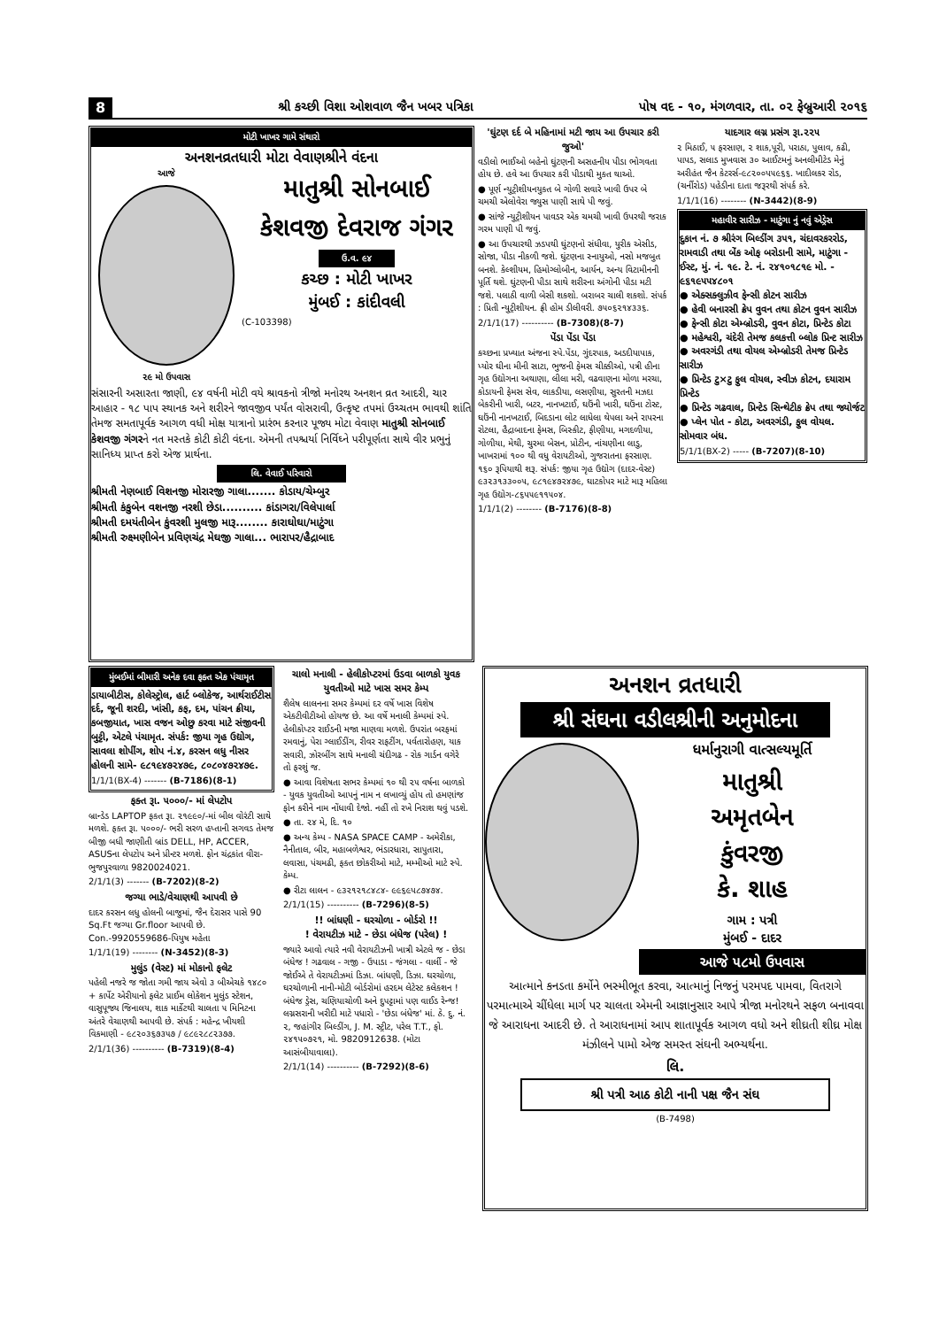8 શ્રી કચ્છી વિશા ઓશવાળ જૈન ખબર પત્રિકા પોષ વદ - ૧૦, મંગળવાર, તા. ૦૨ ફેબ્રુઆરી ૨૦૧૬
મોટી ખાખર ગામે સંથારો
અનશનવ્રતધારી મોટા વેવાણશ્રીને વંદના
આજે
૨૯ મો ઉપવાસ
માતુશ્રી સોનબાઈ
કેશવજી દેવરાજ ગંગર
ઉ.વ. ૯૪
કચ્છ : મોટી ખાખર
મુંબઈ : કાંદીવલી
(C-103398)
સંસારની અસારતા જાણી, ૯૪ વર્ષની મોટી વયે શ્રાવકનો ત્રીજો મનોરથ અનશન વ્રત આદરી, ચાર આહાર - ૧૮ પાપ સ્થાનક અને શરીરને જાવજીવ પર્યંત વોસરાવી, ઉત્કૃષ્ટ તપમાં ઉચ્ચતમ ભાવથી શાંતિ તેમજ સમતાપૂર્વક આગળ વધી મોક્ષ યાત્રાનો પ્રારંભ કરનાર પૂજ્ય મોટા વેવાણ માતુશ્રી સોનબાઈ કેશવજી ગંગરને નત મસ્તકે કોટી કોટી વંદના. એમની તપશ્ચર્યા નિર્વિઘ્ને પરીપૂર્ણતા સાથે વીર પ્રભુનું સાનિધ્ય પ્રાપ્ત કરો એજ પ્રાર્થના.
લિ. વેવાઈ પરિવારો
શ્રીમતી નેણબાઈ વિશનજી મોરારજી ગાલા....... કોડાય/ચેમ્બુર
શ્રીમતી કંકુબેન વશનજી નરશી છેડા.......... કાંડાગરા/વિલેપાર્લા
શ્રીમતી દમયંતીબેન કુંવરશી મુલજી મારૂ........ કારાઘોઘા/માટુંગા
શ્રીમતી રુક્ષ્મણીબેન પ્રવિણચંદ્ર મેઘજી ગાલા... ભારાપર/હૈદ્રાબાદ
'ઘુંટણ દર્દ બે મહિનામાં મટી જાય આ ઉપચાર કરી જુઓ'
વડીલો ભાઈઓ બહેનો ઘુંટણની અસહનીય પીડા ભોગવતા હોય છે. હવે આ ઉપચાર કરી પીડાથી મુક્ત થાઓ.
● પૂર્ણ ન્યુટ્રીશીયનયુક્ત બે ગોળી સવારે ખાવી ઉપર બે ચમચી એલોવેરા જ્યુસ પાણી સાથે પી જવું.
● સાંજે ન્યુટ્રીશીયન પાવડર એક ચમચી ખાવી ઉપરથી જરાક ગરમ પાણી પી જવું.
● આ ઉપચારથી ઝડપથી ઘુંટણનો સંધીવા, યુરીક એસીડ, સોજા, પીડા નીકળી જશે. ઘુંટણના સ્નાયુઓ, નસો મજબુત બનશે. કેલ્શીયમ, હિમોગ્લોબીન, આર્યન, અન્ય વિટામીનની પૂર્તિ થશે. ઘુંટણની પીડા સાથે શરીરના અંગોની પીડા મટી જશે. પલાઠી વાળી બેસી શકશો. બરાબર ચાલી શકશો. સંપર્ક : પ્રિતી ન્યુટ્રીશીયન. ફ્રી હોમ ડીલીવરી. ૭૫૦૬૨૧૪૩૩૬.
2/1/1(17) ---------- (B-7308)(8-7)
પેંડા પેંડા પેંડા
કચ્છના પ્રખ્યાત અંજના સ્પે.પેંડા, ગુંદરપાક, અડદીયાપાક, પ્યોર ઘીના મીની સાટા, ભુજની ફેમસ ચીક્કીઓ, પત્રી હીના ગૃહ ઉદ્યોગના અથાણા, લીલા મરી, વઢવાણના મોળા મરચા, કોડાયની ફેમસ સેવ, લાકડીયા, લસણીયા, સુરતની મઝદા બેકરીની ખારી, બટર, નાનખટાઈ, ઘઉંની ખારી, ઘઉંના ટોસ્ટ, ઘઉંની નાનખટાઈ, બિદડાના લોટ લાધેલા થેપલા અને રાપરના રોટલા, હૈદ્રાબાદના ફેમસ, બિસ્કીટ, ફીણીયા, મગદળીયા, ગોળીયા, મેથી, ચુરમા બેસન, પ્રોટીન, નાંચણીના લાડુ, ખાખરામાં ૧૦૦ થી વધુ વેરાયટીઓ, ગુજરાતના ફરસાણ. ૧૬૦ રૂપિયાથી શરૂ. સંપર્ક: જીયા ગૃહ ઉદ્યોગ (દાદર-વેસ્ટ) ૯૩૨૩૧૩૩૦૦૫, ૯૮૧૯૪૭૨૪૭૯, ઘાટકોપર માટે મારૂ મહિલા ગૃહ ઉદ્યોગ-૮૬૫૫૯૧૧૫૦૪.
1/1/1(2) -------- (B-7176)(8-8)
યાદગાર લગ્ન પ્રસંગ રૂા.૨૨૫
૨ મિઠાઈ, ૫ ફરસાણ, ૨ શાક,પૂરી, પરાઠા, પુલાવ, કઢી, પાપડ, સલાડ મુખવાસ ૩૦ આઈટમનું અનલીમીટેડ મેનું અરીહંત જૈન કેટરર્સ-૯૮૨૦૦૫૫૯૬૬. ખાદીલકર રોડ, (ચર્નીરોડ) પહેડીના દાતા જરૂરથી સંપર્ક કરે.
1/1/1(16) -------- (N-3442)(8-9)
મહાવીર સારીઝ - માટુંગા નું નવું એડ્રેસ
દુકાન નં. ૭ શ્રીરંગ બિલ્ડીંગ ૩૫૧, ચંદાવરકરરોડ, રામવાડી તથા બેંક ઓફ બરોડાની સામે, માટુંગા - ઈસ્ટ, મું. નં. ૧૯. ટે. નં. ૨૪૧૦૧૮૧૯ મો. - ૯૬૧૯૫૫૪૮૦૧
● એક્સક્લુઝીવ ફેન્સી કોટન સારીઝ
● હેવી બનારસી ક્રેપ વુવન તથા કોટન વુવન સારીઝ
● ફેન્સી કોટા એમ્બ્રોડરી, વુવન કોટા, પ્રિન્ટેડ કોટા
● મહેશ્વરી, ચંદેરી તેમજ કલકત્તી બ્લોક પ્રિન્ટ સારીઝ
● અવરગંડી તથા વોયલ એમ્બ્રોડરી તેમજ પ્રિન્ટેડ સારીઝ
● પ્રિન્ટેડ ટુ×ટુ ફુલ વોયલ, સ્વીઝ કોટન, દયારામ પ્રિન્ટેડ
● પ્રિન્ટેડ ગઢવાલ, પ્રિન્ટેડ સિન્થેટીક ક્રેપ તથા જ્યોર્જટ
● પ્લેન પોત - કોટા, અવરગંડી, ફુલ વોયલ. સોમવાર બંધ.
5/1/1(BX-2) ----- (B-7207)(8-10)
મુંબઈમાં બીમારી અનેક દવા ફક્ત એક પંચામૃત
ડાયાબીટીસ, કોલેસ્ટ્રોલ, હાર્ટ બ્લોકેજ, આર્થરાઈટીસ દર્દ, જૂની શરદી, ખાંસી, કફ, દમ, પાંચન ક્રીયા, કબજીયાત, ખાસ વજન ઓછુ કરવા માટે સંજીવની બુટ્ટી, એટલે પંચામૃત. સંપર્ક: જીયા ગૃહ ઉદ્યોગ, સાવલા શોપીંગ, શોપ નં.૪, કરસન લધુ નીસર હોલની સામે- ૯૮૧૯૪૭૨૪૭૯, ૮૦૮૦૪૭૨૪૭૯.
1/1/1(BX-4) ------- (B-7186)(8-1)
ફક્ત રૂા. ૫૦૦૦/- માં લેપટોપ
બ્રાન્ડેડ LAPTOP ફક્ત રૂા. ૨૧૯૯૦/-માં બીલ વોરંટી સાથે મળશે. ફક્ત રૂા. ૫૦૦૦/- ભરી સરળ હપ્તાની સગવડ તેમજ બીજી બધી જાણીતી બ્રાંડ DELL, HP, ACCER, ASUSના લેપટોપ અને પ્રીન્ટર મળશે. ફોન ચંદ્રકાંત વીરા-ભુજપુરવાળા 9820024021.
2/1/1(3) ------- (B-7202)(8-2)
જગ્યા ભાડે/વેચાણથી આપવી છે
દાદર કરસન લધુ હોલની બાજુમાં, જૈન દેરાસર પાસે 90 Sq.Ft જગ્યા Gr.floor આપવી છે. Con.-9920559686-પિયુષ મહેતા
1/1/1(19) -------- (N-3452)(8-3)
મુલુંડ (વેસ્ટ) માં મોકાનો ફલેટ
પહેલી નજરે જ જોતા ગમી જાય એવો ૩ બીએચકે ૧૪૮૦ + કાર્પેટ એરીયાનો ફલેટ પ્રાઈમ લોકેશન મુલુંડ સ્ટેશન, વાસુપૂજ્ય જિનાલય, શાક માર્કેટથી ચાલતા ૫ મિનિટના અંતરે વેચાણથી આપવી છે. સંપર્ક : મહેન્દ્ર ખીયશી વિકમાણી - ૯૮૨૦૩૬૭૩૫૭ / ૯૮૯૨૮૮૨૩૭૭.
2/1/1(36) ---------- (B-7319)(8-4)
ચાલો મનાલી - હેલીકોપ્ટરમાં ઉડવા બાળકો યુવક યુવતીઓ માટે ખાસ સમર કેમ્પ
શૈલેષ લાલનના સમર કેમ્પમાં દર વર્ષે ખાસ વિશેષ એક્ટીવીટીઓ હોયજ છે. આ વર્ષે મનાલી કેમ્પમાં સ્પે. હેલીકોપ્ટર રાઈડની મજા માણવા મળશે. ઉપરાંત બરફમાં રમવાનું, પેરા ગ્લાઈડીંગ, રીવર રાફટીંગ, પર્વતારોહણ, યાક સવારી, ઝોરબીંગ સાથે મનાલી ચંદીગઢ - રોક ગાર્ડન વગેરે તો ફરશું જ.
● આવા વિશેષતા સભર કેમ્પમાં ૧૦ થી ૨૫ વર્ષના બાળકો - યુવક યુવતીઓ આપનું નામ ન લખાવ્યું હોય તો હમણાંજ ફોન કરીને નામ નોંધાવી દેજો. નહીં તો રખે નિરાશ થવું પડશે.
● તા. ૨૪ મે, દિ. ૧૦
● અન્ય કેમ્પ - NASA SPACE CAMP - અમેરીકા, નૈનીતાલ, બીર, મહાબળેશ્વર, ભંડારધારા, સાપુતારા, લવાસા, પંચમઢી, ફક્ત છોકરીઓ માટે, મમ્મીઓ માટે સ્પે. કેમ્પ.
● રીટા લાલન - ૯૩૨૧૨૧૮૪૮૪- ૯૯૬૯૫૮૭૪૭૪.
2/1/1(15) ---------- (B-7296)(8-5)
!! બાંધણી - ઘરચોળા - બોર્ડરો !!
! વેરાયટીઝ માટે - છેડા બંધેજ (પરેલ) !
જ્યારે આવો ત્યારે નવી વેરાયટીઝની ખાત્રી એટલે જ - છેડા બંધેજ ! ગઢવાલ - ગજી - ઉપાડા - જંગલા - વાર્લી - જે જોઈએ તે વેરાયટીઝમાં ડિઝા. બાંધણી, ડિઝા. ઘરચોળા, ઘરચોળાની નાની-મોટી બોર્ડરોમાં હરદમ લેટેસ્ટ કલેક્શન ! બંધેજ ડ્રેસ, ચણિયાચોળી અને દુપટ્ટામાં પણ વાઈડ રેન્જ! લગ્નસરાની ખરીદી માટે પધારો - 'છેડા બંધેજ' માં. ઠે. દુ. નં. ૨, જહાંગીર બિલ્ડીંગ, J. M. સ્ટ્રીટ, પરેલ T.T., ફો. ૨૪૧૫૦૭૨૧, મો. 9820912638. (મોટા આસંબીયાવાલા).
2/1/1(14) ---------- (B-7292)(8-6)
અનશન વ્રતધારી
શ્રી સંઘના વડીલશ્રીની અનુમોદના
ધર્માનુરાગી વાત્સલ્યમૂર્તિ
માતુશ્રી
અમૃતબેન
કુંવરજી
કે. શાહ
ગામ : પત્રી
મુંબઈ - દાદર
આજે ૫૮મો ઉપવાસ
આત્માને કનડતા કર્મોને ભસ્મીભૂત કરવા, આત્માનું નિજનું પરમપદ પામવા, વિતરાગે પરમાત્માએ ચીંધેલા માર્ગ પર ચાલતા એમની આજ્ઞાનુસાર આપે ત્રીજા મનોરથને સફળ બનાવવા જે આરાધના આદરી છે. તે આરાધનામાં આપ શાતાપૂર્વક આગળ વધો અને શીઘ્રતી શીઘ્ર મોક્ષ મંઝીલને પામો એજ સમસ્ત સંઘની અભ્યર્થના.
લિ.
શ્રી પત્રી આઠ કોટી નાની પક્ષ જૈન સંઘ
(B-7498)